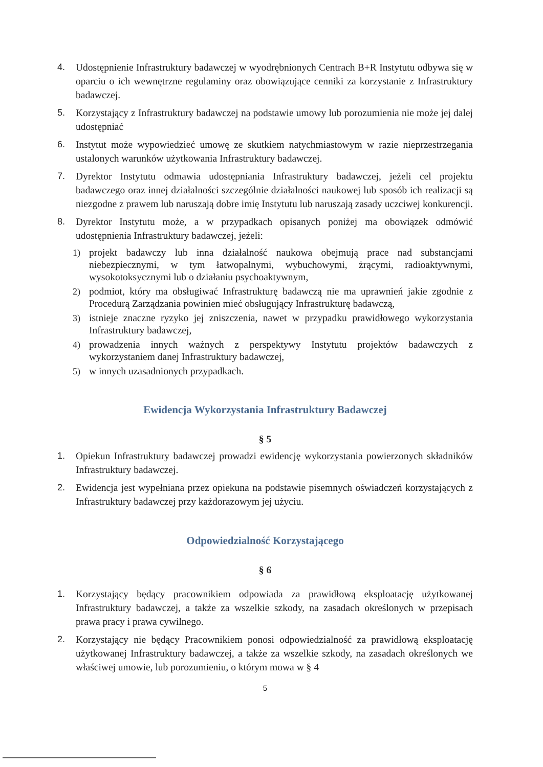4. Udostępnienie Infrastruktury badawczej w wyodrębnionych Centrach B+R Instytutu odbywa się w oparciu o ich wewnętrzne regulaminy oraz obowiązujące cenniki za korzystanie z Infrastruktury badawczej.
5. Korzystający z Infrastruktury badawczej na podstawie umowy lub porozumienia nie może jej dalej udostępniać
6. Instytut może wypowiedzieć umowę ze skutkiem natychmiastowym w razie nieprzestrzegania ustalonych warunków użytkowania Infrastruktury badawczej.
7. Dyrektor Instytutu odmawia udostępniania Infrastruktury badawczej, jeżeli cel projektu badawczego oraz innej działalności szczególnie działalności naukowej lub sposób ich realizacji są niezgodne z prawem lub naruszają dobre imię Instytutu lub naruszają zasady uczciwej konkurencji.
8. Dyrektor Instytutu może, a w przypadkach opisanych poniżej ma obowiązek odmówić udostępnienia Infrastruktury badawczej, jeżeli:
1) projekt badawczy lub inna działalność naukowa obejmują prace nad substancjami niebezpiecznymi, w tym łatwopalnymi, wybuchowymi, żrącymi, radioaktywnymi, wysokotoksycznymi lub o działaniu psychoaktywnym,
2) podmiot, który ma obsługiwać Infrastrukturę badawczą nie ma uprawnień jakie zgodnie z Procedurą Zarządzania powinien mieć obsługujący Infrastrukturę badawczą,
3) istnieje znaczne ryzyko jej zniszczenia, nawet w przypadku prawidłowego wykorzystania Infrastruktury badawczej,
4) prowadzenia innych ważnych z perspektywy Instytutu projektów badawczych z wykorzystaniem danej Infrastruktury badawczej,
5) w innych uzasadnionych przypadkach.
Ewidencja Wykorzystania Infrastruktury Badawczej
§ 5
1. Opiekun Infrastruktury badawczej prowadzi ewidencję wykorzystania powierzonych składników Infrastruktury badawczej.
2. Ewidencja jest wypełniana przez opiekuna na podstawie pisemnych oświadczeń korzystających z Infrastruktury badawczej przy każdorazowym jej użyciu.
Odpowiedzialność Korzystającego
§ 6
1. Korzystający będący pracownikiem odpowiada za prawidłową eksploatację użytkowanej Infrastruktury badawczej, a także za wszelkie szkody, na zasadach określonych w przepisach prawa pracy i prawa cywilnego.
2. Korzystający nie będący Pracownikiem ponosi odpowiedzialność za prawidłową eksploatację użytkowanej Infrastruktury badawczej, a także za wszelkie szkody, na zasadach określonych we właściwej umowie, lub porozumieniu, o którym mowa w § 4
5